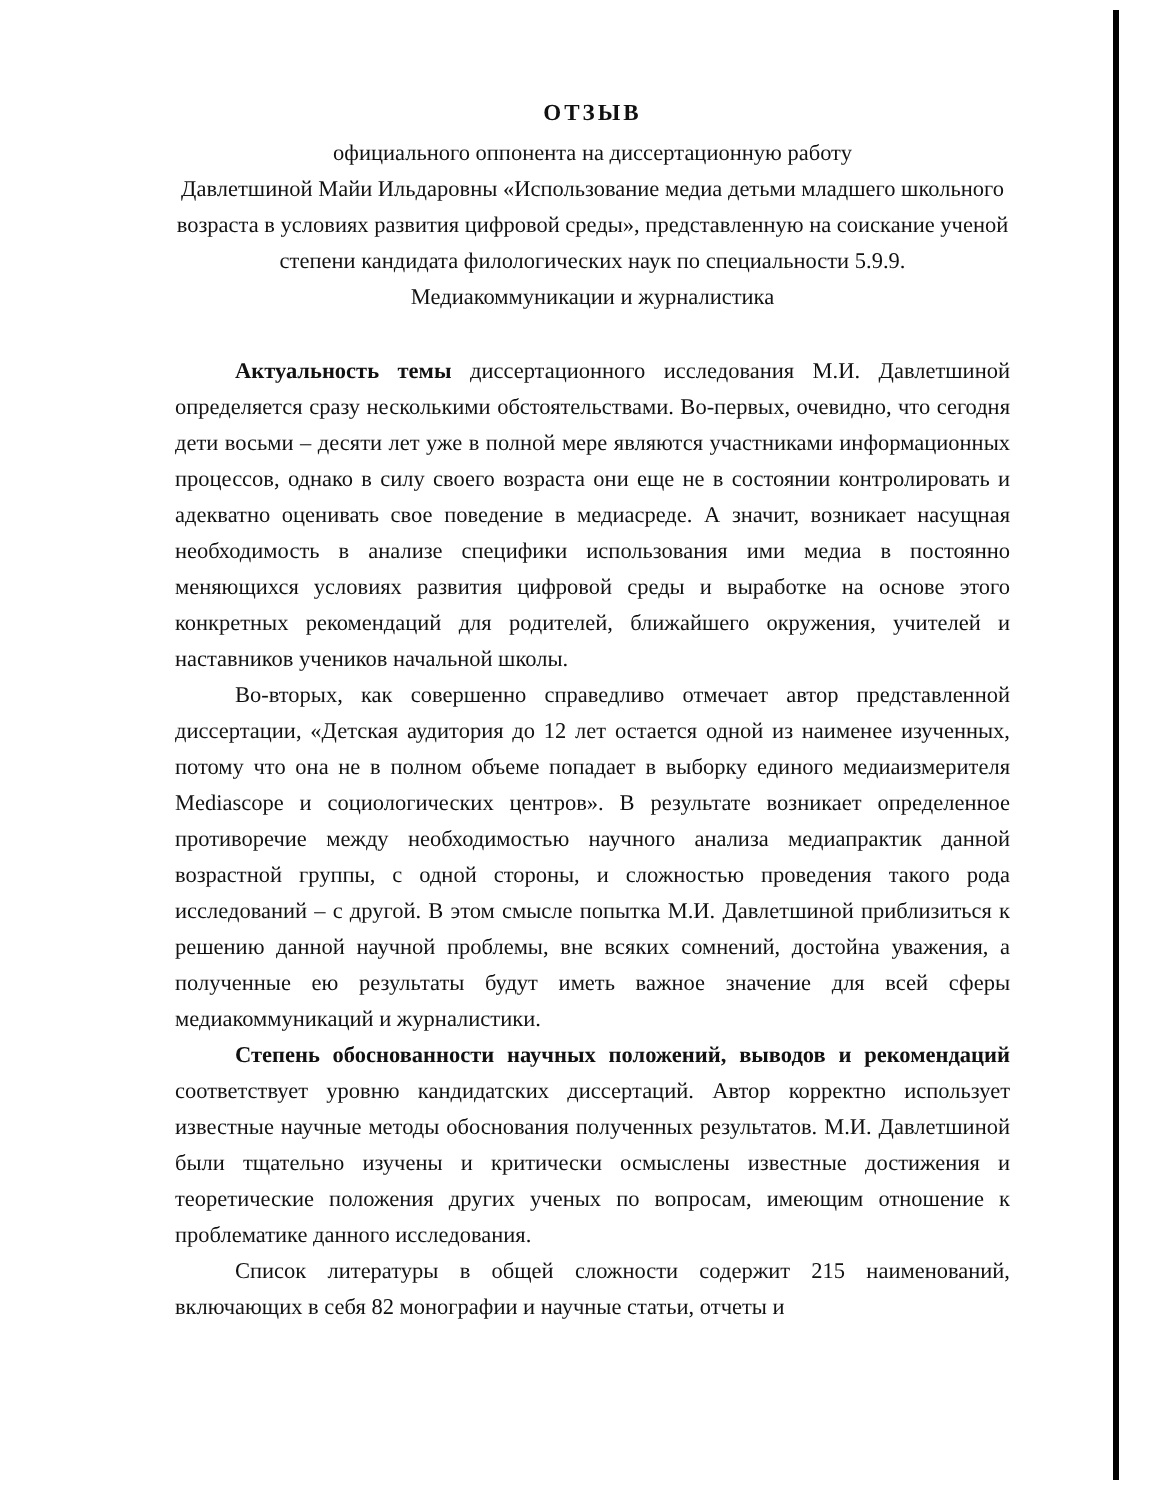ОТЗЫВ
официального оппонента на диссертационную работу
Давлетшиной Майи Ильдаровны «Использование медиа детьми младшего школьного возраста в условиях развития цифровой среды», представленную на соискание ученой степени кандидата филологических наук по специальности 5.9.9. Медиакоммуникации и журналистика
Актуальность темы диссертационного исследования М.И. Давлетшиной определяется сразу несколькими обстоятельствами. Во-первых, очевидно, что сегодня дети восьми – десяти лет уже в полной мере являются участниками информационных процессов, однако в силу своего возраста они еще не в состоянии контролировать и адекватно оценивать свое поведение в медиасреде. А значит, возникает насущная необходимость в анализе специфики использования ими медиа в постоянно меняющихся условиях развития цифровой среды и выработке на основе этого конкретных рекомендаций для родителей, ближайшего окружения, учителей и наставников учеников начальной школы.
Во-вторых, как совершенно справедливо отмечает автор представленной диссертации, «Детская аудитория до 12 лет остается одной из наименее изученных, потому что она не в полном объеме попадает в выборку единого медиаизмерителя Mediascope и социологических центров». В результате возникает определенное противоречие между необходимостью научного анализа медиапрактик данной возрастной группы, с одной стороны, и сложностью проведения такого рода исследований – с другой. В этом смысле попытка М.И. Давлетшиной приблизиться к решению данной научной проблемы, вне всяких сомнений, достойна уважения, а полученные ею результаты будут иметь важное значение для всей сферы медиакоммуникаций и журналистики.
Степень обоснованности научных положений, выводов и рекомендаций соответствует уровню кандидатских диссертаций. Автор корректно использует известные научные методы обоснования полученных результатов. М.И. Давлетшиной были тщательно изучены и критически осмыслены известные достижения и теоретические положения других ученых по вопросам, имеющим отношение к проблематике данного исследования.
Список литературы в общей сложности содержит 215 наименований, включающих в себя 82 монографии и научные статьи, отчеты и